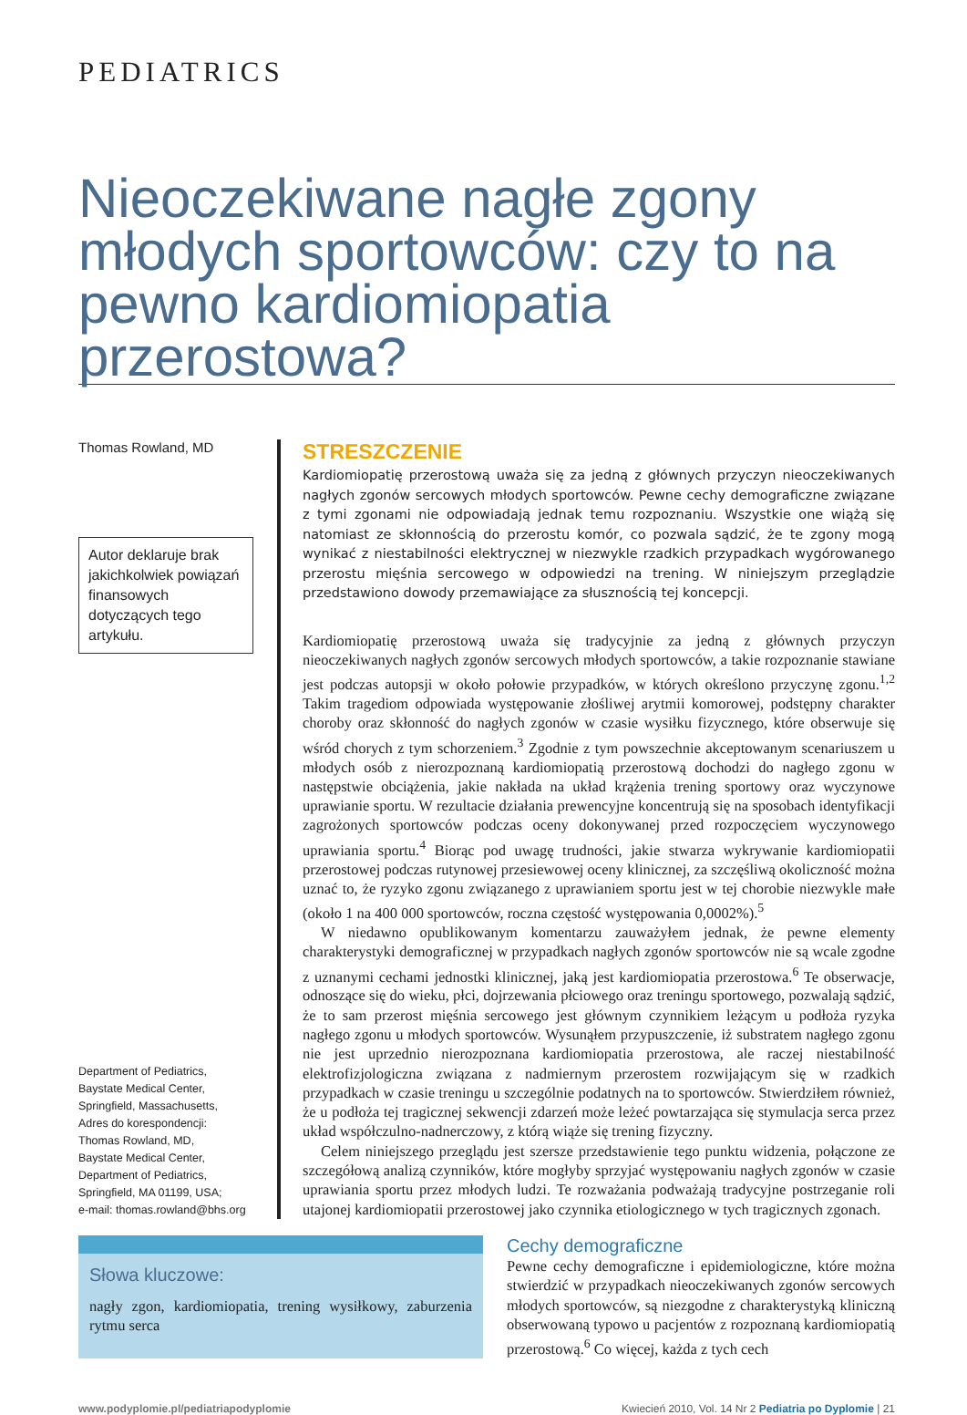PEDIATRICS
Nieoczekiwane nagłe zgony młodych sportowców: czy to na pewno kardiomiopatia przerostowa?
Thomas Rowland, MD
Autor deklaruje brak jakichkolwiek powiązań finansowych dotyczących tego artykułu.
Department of Pediatrics,
Baystate Medical Center,
Springfield, Massachusetts,
Adres do korespondencji:
Thomas Rowland, MD,
Baystate Medical Center,
Department of Pediatrics,
Springfield, MA 01199, USA;
e-mail: thomas.rowland@bhs.org
STRESZCZENIE
Kardiomiopatię przerostową uważa się za jedną z głównych przyczyn nieoczekiwanych nagłych zgonów sercowych młodych sportowców. Pewne cechy demograficzne związane z tymi zgonami nie odpowiadają jednak temu rozpoznaniu. Wszystkie one wiążą się natomiast ze skłonnością do przerostu komór, co pozwala sądzić, że te zgony mogą wynikać z niestabilności elektrycznej w niezwykle rzadkich przypadkach wygórowanego przerostu mięśnia sercowego w odpowiedzi na trening. W niniejszym przeglądzie przedstawiono dowody przemawiające za słusznością tej koncepcji.
Kardiomiopatię przerostową uważa się tradycyjnie za jedną z głównych przyczyn nieoczekiwanych nagłych zgonów sercowych młodych sportowców, a takie rozpoznanie stawiane jest podczas autopsji w około połowie przypadków, w których określono przyczynę zgonu.<sup>1,2</sup> Takim tragediom odpowiada występowanie złośliwej arytmii komorowej, podstępny charakter choroby oraz skłonność do nagłych zgonów w czasie wysiłku fizycznego, które obserwuje się wśród chorych z tym schorzeniem.<sup>3</sup> Zgodnie z tym powszechnie akceptowanym scenariuszem u młodych osób z nierozpoznaną kardiomiopatią przerostową dochodzi do nagłego zgonu w następstwie obciążenia, jakie nakłada na układ krążenia trening sportowy oraz wyczynowe uprawianie sportu. W rezultacie działania prewencyjne koncentrują się na sposobach identyfikacji zagrożonych sportowców podczas oceny dokonywanej przed rozpoczęciem wyczynowego uprawiania sportu.<sup>4</sup> Biorąc pod uwagę trudności, jakie stwarza wykrywanie kardiomiopatii przerostowej podczas rutynowej przesiewowej oceny klinicznej, za szczęśliwą okoliczność można uznać to, że ryzyko zgonu związanego z uprawianiem sportu jest w tej chorobie niezwykle małe (około 1 na 400 000 sportowców, roczna częstość występowania 0,0002%).<sup>5</sup>
W niedawno opublikowanym komentarzu zauważyłem jednak, że pewne elementy charakterystyki demograficznej w przypadkach nagłych zgonów sportowców nie są wcale zgodne z uznanymi cechami jednostki klinicznej, jaką jest kardiomiopatia przerostowa.<sup>6</sup> Te obserwacje, odnoszące się do wieku, płci, dojrzewania płciowego oraz treningu sportowego, pozwalają sądzić, że to sam przerost mięśnia sercowego jest głównym czynnikiem leżącym u podłoża ryzyka nagłego zgonu u młodych sportowców. Wysunąłem przypuszczenie, iż substratem nagłego zgonu nie jest uprzednio nierozpoznana kardiomiopatia przerostowa, ale raczej niestabilność elektrofizjologiczna związana z nadmiernym przerostem rozwijającym się w rzadkich przypadkach w czasie treningu u szczególnie podatnych na to sportowców. Stwierdziłem również, że u podłoża tej tragicznej sekwencji zdarzeń może leżeć powtarzająca się stymulacja serca przez układ współczulno-nadnerczowy, z którą wiąże się trening fizyczny.
Celem niniejszego przeglądu jest szersze przedstawienie tego punktu widzenia, połączone ze szczegółową analizą czynników, które mogłyby sprzyjać występowaniu nagłych zgonów w czasie uprawiania sportu przez młodych ludzi. Te rozważania podważają tradycyjne postrzeganie roli utajonej kardiomiopatii przerostowej jako czynnika etiologicznego w tych tragicznych zgonach.
Słowa kluczowe:
nagły zgon, kardiomiopatia, trening wysiłkowy, zaburzenia rytmu serca
Cechy demograficzne
Pewne cechy demograficzne i epidemiologiczne, które można stwierdzić w przypadkach nieoczekiwanych zgonów sercowych młodych sportowców, są niezgodne z charakterystyką kliniczną obserwowaną typowo u pacjentów z rozpoznaną kardiomiopatią przerostową.<sup>6</sup> Co więcej, każda z tych cech
www.podyplomie.pl/pediatriapodyplomie Kwiecień 2010, Vol. 14 Nr 2 Pediatria po Dyplomie | 21